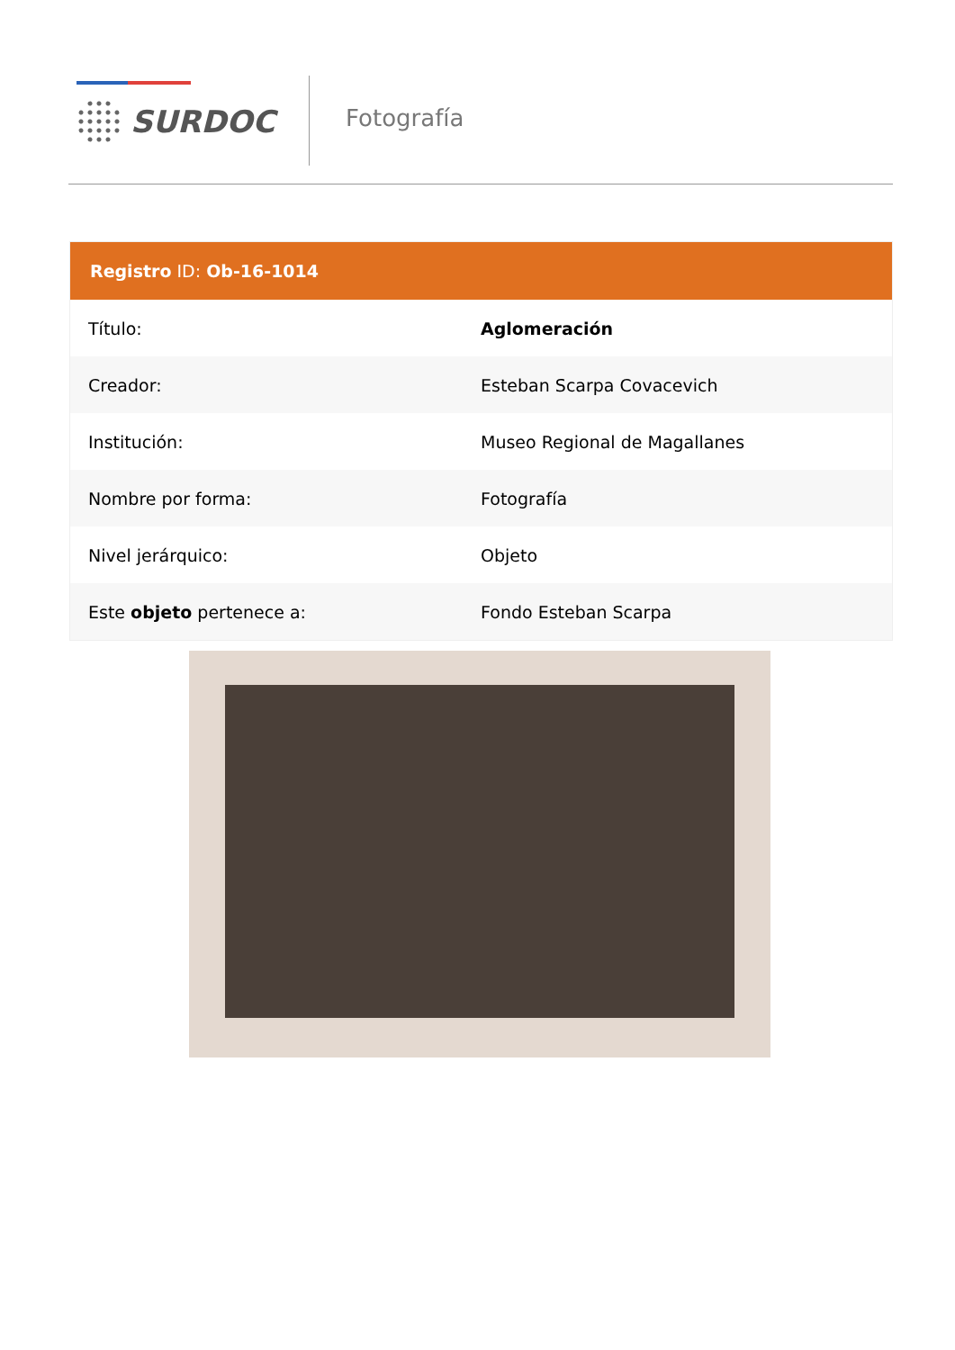SURDOC Fotografía
Registro ID: Ob-16-1014
| Título: | Aglomeración |
| Creador: | Esteban Scarpa Covacevich |
| Institución: | Museo Regional de Magallanes |
| Nombre por forma: | Fotografía |
| Nivel jerárquico: | Objeto |
| Este objeto pertenece a: | Fondo Esteban Scarpa |